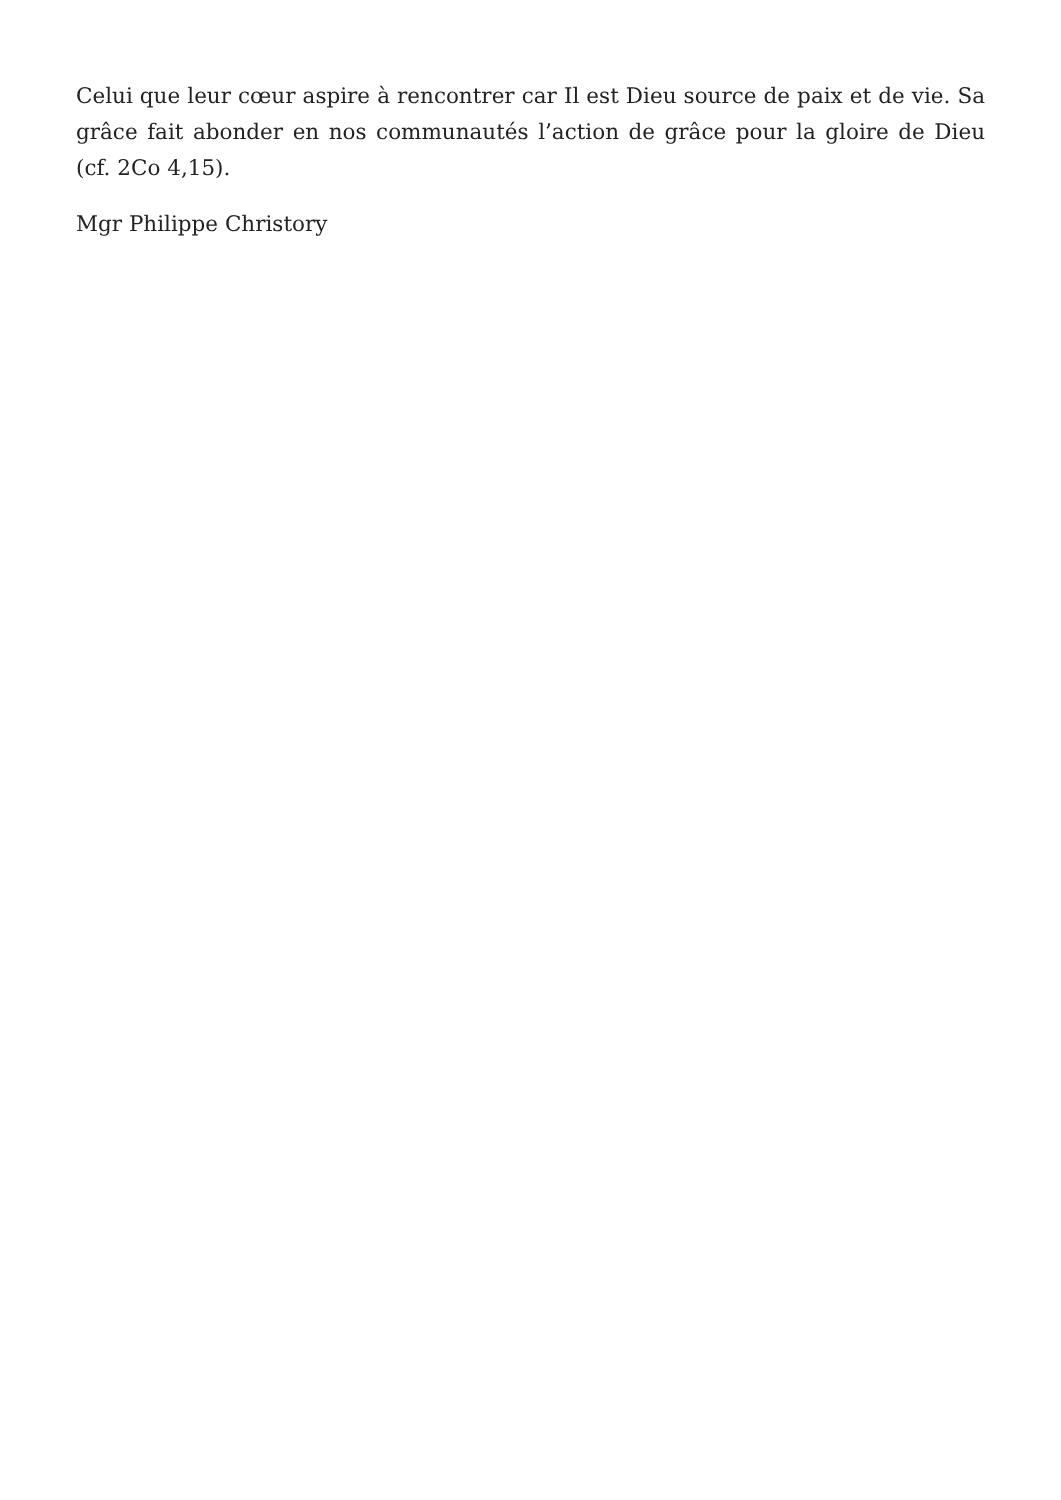Celui que leur cœur aspire à rencontrer car Il est Dieu source de paix et de vie. Sa grâce fait abonder en nos communautés l’action de grâce pour la gloire de Dieu (cf. 2Co 4,15).
Mgr Philippe Christory